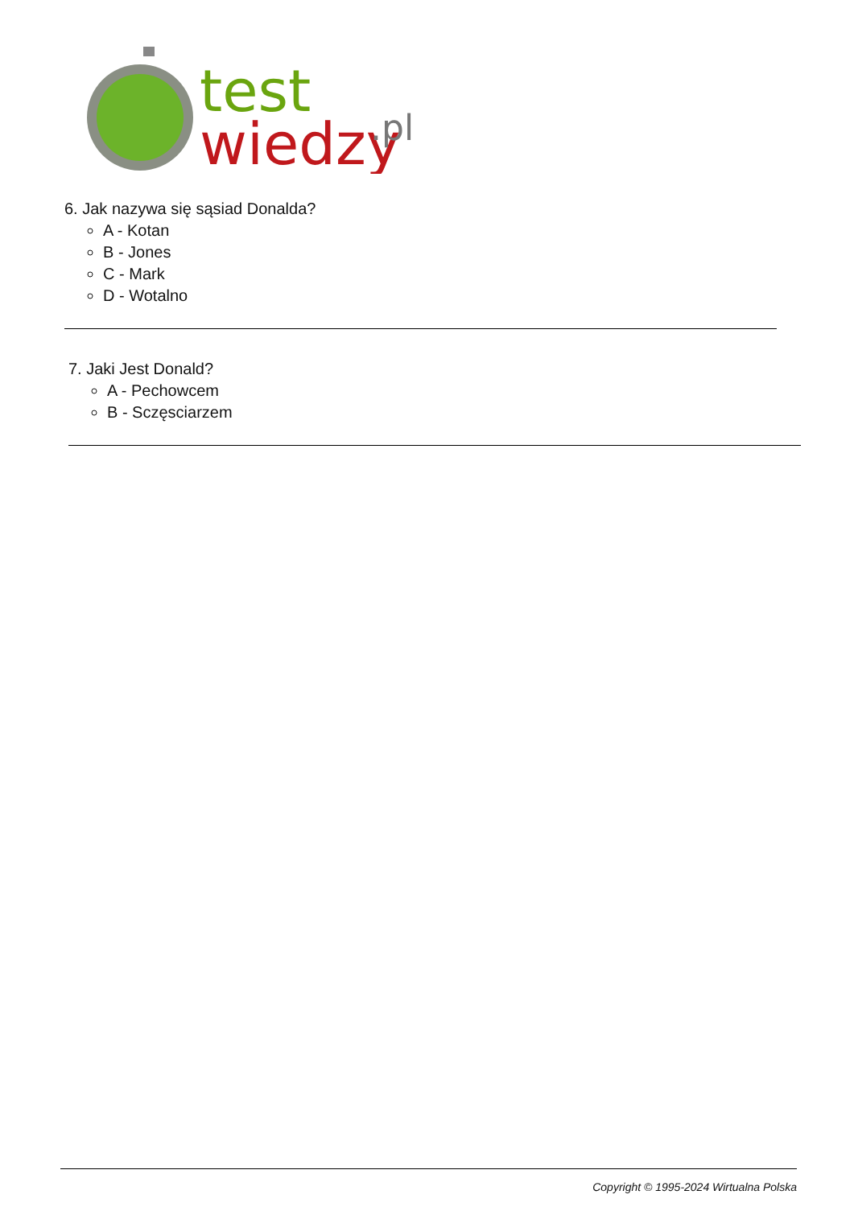test
wiedzy
.pl
6. Jak nazywa się sąsiad Donalda?
A - Kotan
B - Jones
C - Mark
D - Wotalno
7. Jaki Jest Donald?
A - Pechowcem
B - Sczęsciarzem
Copyright © 1995-2024 Wirtualna Polska